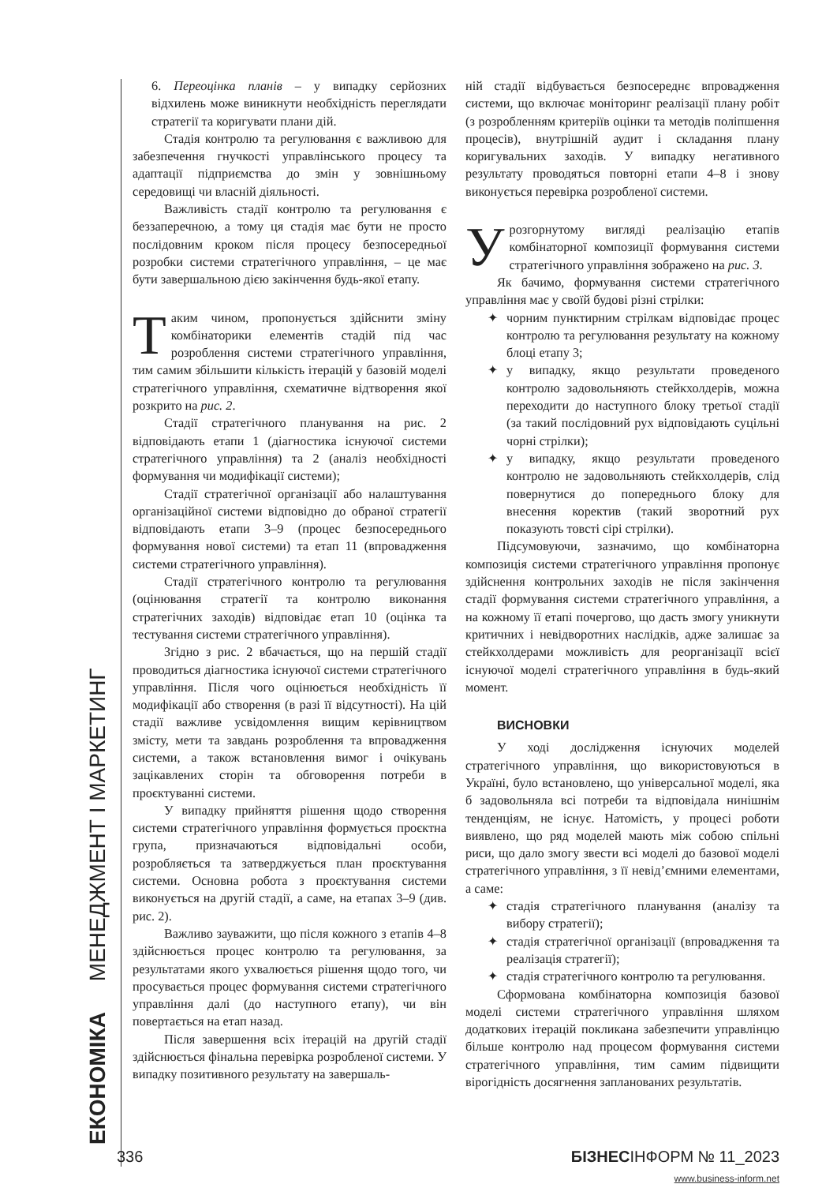ЕКОНОМІКА МЕНЕДЖМЕНТ І МАРКЕТИНГ
6. Переоцінка планів – у випадку серйозних відхилень може виникнути необхідність переглядати стратегії та коригувати плани дій.
Стадія контролю та регулювання є важливою для забезпечення гнучкості управлінського процесу та адаптації підприємства до змін у зовнішньому середовищі чи власній діяльності.
Важливість стадії контролю та регулювання є беззаперечною, а тому ця стадія має бути не просто послідовним кроком після процесу безпосередньої розробки системи стратегічного управління, – це має бути завершальною дією закінчення будь-якої етапу.
Таким чином, пропонується здійснити зміну комбінаторики елементів стадій під час розроблення системи стратегічного управління, тим самим збільшити кількість ітерацій у базовій моделі стратегічного управління, схематичне відтворення якої розкрито на рис. 2.
Стадії стратегічного планування на рис. 2 відповідають етапи 1 (діагностика існуючої системи стратегічного управління) та 2 (аналіз необхідності формування чи модифікації системи);
Стадії стратегічної організації або налаштування організаційної системи відповідно до обраної стратегії відповідають етапи 3–9 (процес безпосереднього формування нової системи) та етап 11 (впровадження системи стратегічного управління).
Стадії стратегічного контролю та регулювання (оцінювання стратегії та контролю виконання стратегічних заходів) відповідає етап 10 (оцінка та тестування системи стратегічного управління).
Згідно з рис. 2 вбачається, що на першій стадії проводиться діагностика існуючої системи стратегічного управління. Після чого оцінюється необхідність її модифікації або створення (в разі її відсутності). На цій стадії важливе усвідомлення вищим керівництвом змісту, мети та завдань розроблення та впровадження системи, а також встановлення вимог і очікувань зацікавлених сторін та обговорення потреби в проєктуванні системи.
У випадку прийняття рішення щодо створення системи стратегічного управління формується проєктна група, призначаються відповідальні особи, розробляється та затверджується план проєктування системи. Основна робота з проєктування системи виконується на другій стадії, а саме, на етапах 3–9 (див. рис. 2).
Важливо зауважити, що після кожного з етапів 4–8 здійснюється процес контролю та регулювання, за результатами якого ухвалюється рішення щодо того, чи просувається процес формування системи стратегічного управління далі (до наступного етапу), чи він повертається на етап назад.
Після завершення всіх ітерацій на другій стадії здійснюється фінальна перевірка розробленої системи. У випадку позитивного результату на завершаль-
ній стадії відбувається безпосереднє впровадження системи, що включає моніторинг реалізації плану робіт (з розробленням критеріїв оцінки та методів поліпшення процесів), внутрішній аудит і складання плану коригувальних заходів. У випадку негативного результату проводяться повторні етапи 4–8 і знову виконується перевірка розробленої системи.
Урозгорнутому вигляді реалізацію етапів комбінаторної композиції формування системи стратегічного управління зображено на рис. 3.
Як бачимо, формування системи стратегічного управління має у своїй будові різні стрілки:
✦ чорним пунктирним стрілкам відповідає процес контролю та регулювання результату на кожному блоці етапу 3;
✦ у випадку, якщо результати проведеного контролю задовольняють стейкхолдерів, можна переходити до наступного блоку третьої стадії (за такий послідовний рух відповідають суцільні чорні стрілки);
✦ у випадку, якщо результати проведеного контролю не задовольняють стейкхолдерів, слід повернутися до попереднього блоку для внесення коректив (такий зворотний рух показують товсті сірі стрілки).
Підсумовуючи, зазначимо, що комбінаторна композиція системи стратегічного управління пропонує здійснення контрольних заходів не після закінчення стадії формування системи стратегічного управління, а на кожному її етапі почергово, що дасть змогу уникнути критичних і невідворотних наслідків, адже залишає за стейкхолдерами можливість для реорганізації всієї існуючої моделі стратегічного управління в будь-який момент.
ВИСНОВКИ
У ході дослідження існуючих моделей стратегічного управління, що використовуються в Україні, було встановлено, що універсальної моделі, яка б задовольняла всі потреби та відповідала нинішнім тенденціям, не існує. Натомість, у процесі роботи виявлено, що ряд моделей мають між собою спільні риси, що дало змогу звести всі моделі до базової моделі стратегічного управління, з її невід’ємними елементами, а саме:
✦ стадія стратегічного планування (аналізу та вибору стратегії);
✦ стадія стратегічної організації (впровадження та реалізація стратегії);
✦ стадія стратегічного контролю та регулювання.
Сформована комбінаторна композиція базової моделі системи стратегічного управління шляхом додаткових ітерацій покликана забезпечити управлінцю більше контролю над процесом формування системи стратегічного управління, тим самим підвищити вірогідність досягнення запланованих результатів.
336 БІЗНЕСІНФОРМ № 11_2023
www.business-inform.net